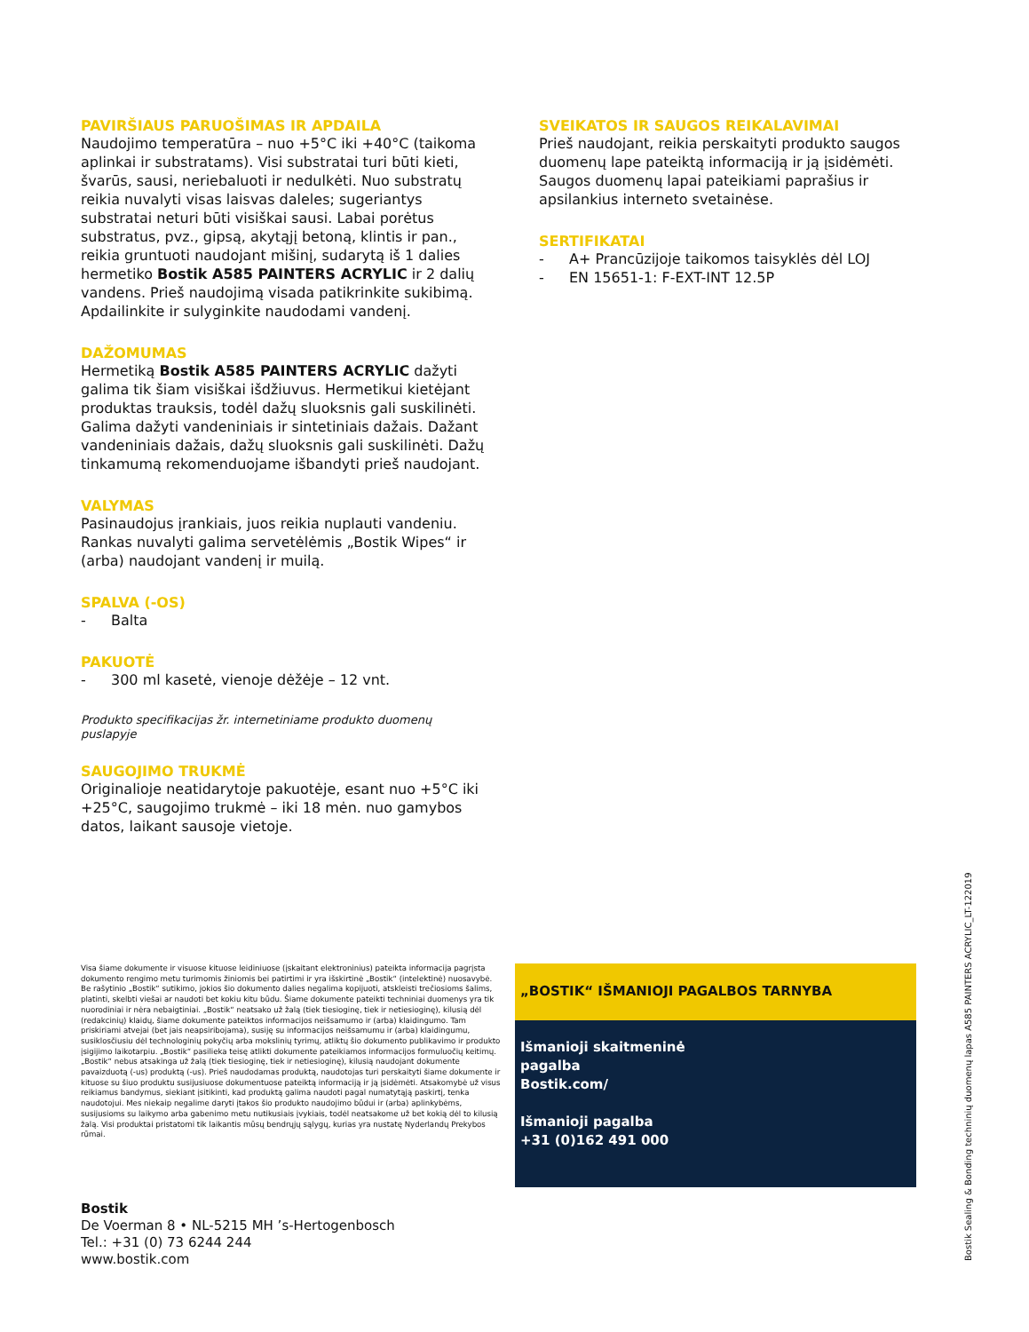PAVIRŠIAUS PARUOŠIMAS IR APDAILA
Naudojimo temperatūra – nuo +5°C iki +40°C (taikoma aplinkai ir substratams). Visi substratai turi būti kieti, švarūs, sausi, neriebaluoti ir nedulkėti. Nuo substratų reikia nuvalyti visas laisvas daleles; sugeriantys substratai neturi būti visiškai sausi. Labai porėtus substratus, pvz., gipsą, akytąjį betoną, klintis ir pan., reikia gruntuoti naudojant mišinį, sudarytą iš 1 dalies hermetiko Bostik A585 PAINTERS ACRYLIC ir 2 dalių vandens. Prieš naudojimą visada patikrinkite sukibimą. Apdailinkite ir sulyginkite naudodami vandenį.
DAŽOMUMAS
Hermetiką Bostik A585 PAINTERS ACRYLIC dažyti galima tik šiam visiškai išdžiuvus. Hermetikui kietėjant produktas trauksis, todėl dažų sluoksnis gali suskilinėti. Galima dažyti vandeniniais ir sintetiniais dažais. Dažant vandeniniais dažais, dažų sluoksnis gali suskilinėti. Dažų tinkamumą rekomenduojame išbandyti prieš naudojant.
VALYMAS
Pasinaudojus įrankiais, juos reikia nuplauti vandeniu. Rankas nuvalyti galima servetėlėmis „Bostik Wipes“ ir (arba) naudojant vandenį ir muilą.
SPALVA (-OS)
- Balta
PAKUOTĖ
- 300 ml kasetė, vienoje dėžėje – 12 vnt.
Produkto specifikacijas žr. internetiniame produkto duomenų puslapyje
SAUGOJIMO TRUKMĖ
Originalioje neatidarytoje pakuotėje, esant nuo +5°C iki +25°C, saugojimo trukmė – iki 18 mėn. nuo gamybos datos, laikant sausoje vietoje.
SVEIKATOS IR SAUGOS REIKALAVIMAI
Prieš naudojant, reikia perskaityti produkto saugos duomenų lape pateiktą informaciją ir ją įsidėmėti. Saugos duomenų lapai pateikiami paprašius ir apsilankius interneto svetainėse.
SERTIFIKATAI
- A+ Prancūzijoje taikomos taisyklės dėl LOJ
- EN 15651-1: F-EXT-INT 12.5P
Visa šiame dokumente ir visuose kituose leidiniuose (įskaitant elektroninius) pateikta informacija pagrįsta dokumento rengimo metu turimomis žiniomis bei patirtimi ir yra išskirtinė „Bostik“ (intelektinė) nuosavybė. Be rašytinio „Bostik“ sutikimo, jokios šio dokumento dalies negalima kopijuoti, atskleisti trečiosioms šalims, platinti, skelbti viešai ar naudoti bet kokiu kitu būdu. Šiame dokumente pateikti techniniai duomenys yra tik nuorodiniai ir nėra nebaigtiniai. „Bostik“ neatsako už žalą (tiek tiesioginę, tiek ir netiesioginę), kilusią dėl (redakcinių) klaidų, šiame dokumente pateiktos informacijos neišsamumo ir (arba) klaidingumo. Tam priskiriami atvejai (bet jais neapsiribojama), susiję su informacijos neišsamumu ir (arba) klaidingumu, susiklosčiusiu dėl technologinių pokyčių arba mokslinių tyrimų, atliktų šio dokumento publikavimo ir produkto įsigijimo laikotarpiu. „Bostik“ pasilieka teisę atlikti dokumente pateikiamos informacijos formuluočių keitimų. „Bostik“ nebus atsakinga už žalą (tiek tiesioginę, tiek ir netiesioginę), kilusią naudojant dokumente pavaizduotą (-us) produktą (-us). Prieš naudodamas produktą, naudotojas turi perskaityti šiame dokumente ir kituose su šiuo produktu susijusiuose dokumentuose pateiktą informaciją ir ją įsidėmėti. Atsakomybė už visus reikiamus bandymus, siekiant įsitikinti, kad produktą galima naudoti pagal numatytąją paskirtį, tenka naudotojui. Mes niekaip negalime daryti įtakos šio produkto naudojimo būdui ir (arba) aplinkybėms, susijusioms su laikymo arba gabenimo metu nutikusiais įvykiais, todėl neatsakome už bet kokią dėl to kilusią žalą. Visi produktai pristatomi tik laikantis mūsų bendrųjų sąlygų, kurias yra nustatę Nyderlandų Prekybos rūmai.
„BOSTIK“ IŠMANIOJI PAGALBOS TARNYBA
Išmanioji skaitmeninė
pagalba
Bostik.com/
Išmanioji pagalba
+31 (0)162 491 000
Bostik
De Voerman 8 • NL-5215 MH ’s-Hertogenbosch
Tel.: +31 (0) 73 6244 244
www.bostik.com
Bostik Sealing & Bonding techninių duomenų lapas A585 PAINTERS ACRYLIC_LT-122019